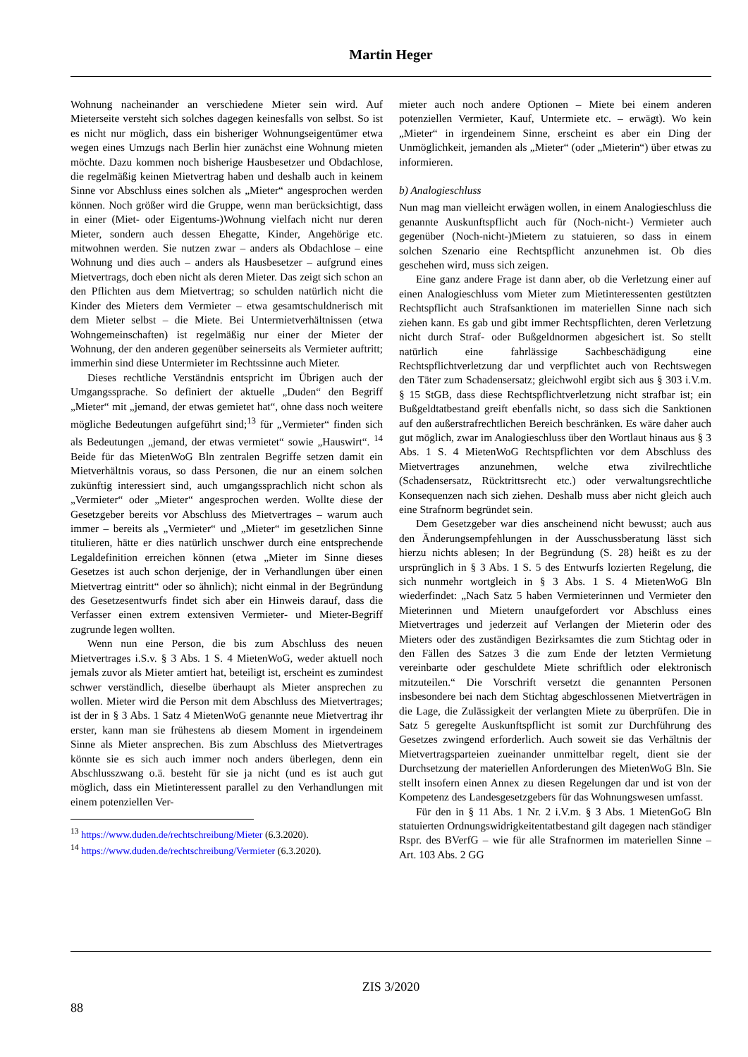Martin Heger
Wohnung nacheinander an verschiedene Mieter sein wird. Auf Mieterseite versteht sich solches dagegen keinesfalls von selbst. So ist es nicht nur möglich, dass ein bisheriger Wohnungseigentümer etwa wegen eines Umzugs nach Berlin hier zunächst eine Wohnung mieten möchte. Dazu kommen noch bisherige Hausbesetzer und Obdachlose, die regelmäßig keinen Mietvertrag haben und deshalb auch in keinem Sinne vor Abschluss eines solchen als „Mieter“ angesprochen werden können. Noch größer wird die Gruppe, wenn man berücksichtigt, dass in einer (Miet- oder Eigentums-)Wohnung vielfach nicht nur deren Mieter, sondern auch dessen Ehegatte, Kinder, Angehörige etc. mitwohnen werden. Sie nutzen zwar – anders als Obdachlose – eine Wohnung und dies auch – anders als Hausbesetzer – aufgrund eines Mietvertrags, doch eben nicht als deren Mieter. Das zeigt sich schon an den Pflichten aus dem Mietvertrag; so schulden natürlich nicht die Kinder des Mieters dem Vermieter – etwa gesamtschuldnerisch mit dem Mieter selbst – die Miete. Bei Untermietverhältnissen (etwa Wohngemeinschaften) ist regelmäßig nur einer der Mieter der Wohnung, der den anderen gegenüber seinerseits als Vermieter auftritt; immerhin sind diese Untermieter im Rechtssinne auch Mieter.
Dieses rechtliche Verständnis entspricht im Übrigen auch der Umgangssprache. So definiert der aktuelle „Duden“ den Begriff „Mieter“ mit „jemand, der etwas gemietet hat“, ohne dass noch weitere mögliche Bedeutungen aufgeführt sind;<sup>13</sup> für „Vermieter“ finden sich als Bedeutungen „jemand, der etwas vermietet“ sowie „Hauswirt“. <sup>14</sup> Beide für das MietenWoG Bln zentralen Begriffe setzen damit ein Mietverhältnis voraus, so dass Personen, die nur an einem solchen zukünftig interessiert sind, auch umgangssprachlich nicht schon als „Vermieter“ oder „Mieter“ angesprochen werden. Wollte diese der Gesetzgeber bereits vor Abschluss des Mietvertrages – warum auch immer – bereits als „Vermieter“ und „Mieter“ im gesetzlichen Sinne titulieren, hätte er dies natürlich unschwer durch eine entsprechende Legaldefinition erreichen können (etwa „Mieter im Sinne dieses Gesetzes ist auch schon derjenige, der in Verhandlungen über einen Mietvertrag eintritt“ oder so ähnlich); nicht einmal in der Begründung des Gesetzesentwurfs findet sich aber ein Hinweis darauf, dass die Verfasser einen extrem extensiven Vermieter- und Mieter-Begriff zugrunde legen wollten.
Wenn nun eine Person, die bis zum Abschluss des neuen Mietvertrages i.S.v. § 3 Abs. 1 S. 4 MietenWoG, weder aktuell noch jemals zuvor als Mieter amtiert hat, beteiligt ist, erscheint es zumindest schwer verständlich, dieselbe überhaupt als Mieter ansprechen zu wollen. Mieter wird die Person mit dem Abschluss des Mietvertrages; ist der in § 3 Abs. 1 Satz 4 MietenWoG genannte neue Mietvertrag ihr erster, kann man sie frühestens ab diesem Moment in irgendeinem Sinne als Mieter ansprechen. Bis zum Abschluss des Mietvertrages könnte sie es sich auch immer noch anders überlegen, denn ein Abschlusszwang o.ä. besteht für sie ja nicht (und es ist auch gut möglich, dass ein Mietinteressent parallel zu den Verhandlungen mit einem potenziellen Ver-
<sup>13</sup> https://www.duden.de/rechtschreibung/Mieter (6.3.2020).
<sup>14</sup> https://www.duden.de/rechtschreibung/Vermieter (6.3.2020).
mieter auch noch andere Optionen – Miete bei einem anderen potenziellen Vermieter, Kauf, Untermiete etc. – erwägt). Wo kein „Mieter“ in irgendeinem Sinne, erscheint es aber ein Ding der Unmöglichkeit, jemanden als „Mieter“ (oder „Mieterin“) über etwas zu informieren.
b) Analogieschluss
Nun mag man vielleicht erwägen wollen, in einem Analogieschluss die genannte Auskunftspflicht auch für (Noch-nicht-) Vermieter auch gegenüber (Noch-nicht-)Mietern zu statuieren, so dass in einem solchen Szenario eine Rechtspflicht anzunehmen ist. Ob dies geschehen wird, muss sich zeigen.
Eine ganz andere Frage ist dann aber, ob die Verletzung einer auf einen Analogieschluss vom Mieter zum Mietinteressenten gestützten Rechtspflicht auch Strafsanktionen im materiellen Sinne nach sich ziehen kann. Es gab und gibt immer Rechtspflichten, deren Verletzung nicht durch Straf- oder Bußgeldnormen abgesichert ist. So stellt natürlich eine fahrlässige Sachbeschädigung eine Rechtspflichtverletzung dar und verpflichtet auch von Rechtswegen den Täter zum Schadensersatz; gleichwohl ergibt sich aus § 303 i.V.m. § 15 StGB, dass diese Rechtspflichtverletzung nicht strafbar ist; ein Bußgeldtatbestand greift ebenfalls nicht, so dass sich die Sanktionen auf den außerstrafrechtlichen Bereich beschränken. Es wäre daher auch gut möglich, zwar im Analogieschluss über den Wortlaut hinaus aus § 3 Abs. 1 S. 4 MietenWoG Rechtspflichten vor dem Abschluss des Mietvertrages anzunehmen, welche etwa zivilrechtliche (Schadensersatz, Rücktrittsrecht etc.) oder verwaltungsrechtliche Konsequenzen nach sich ziehen. Deshalb muss aber nicht gleich auch eine Strafnorm begründet sein.
Dem Gesetzgeber war dies anscheinend nicht bewusst; auch aus den Änderungsempfehlungen in der Ausschussberatung lässt sich hierzu nichts ablesen; In der Begründung (S. 28) heißt es zu der ursprünglich in § 3 Abs. 1 S. 5 des Entwurfs lozierten Regelung, die sich nunmehr wortgleich in § 3 Abs. 1 S. 4 MietenWoG Bln wiederfindet: „Nach Satz 5 haben Vermieterinnen und Vermieter den Mieterinnen und Mietern unaufgefordert vor Abschluss eines Mietvertrages und jederzeit auf Verlangen der Mieterin oder des Mieters oder des zuständigen Bezirksamtes die zum Stichtag oder in den Fällen des Satzes 3 die zum Ende der letzten Vermietung vereinbarte oder geschuldete Miete schriftlich oder elektronisch mitzuteilen.“ Die Vorschrift versetzt die genannten Personen insbesondere bei nach dem Stichtag abgeschlossenen Mietverträgen in die Lage, die Zulässigkeit der verlangten Miete zu überprüfen. Die in Satz 5 geregelte Auskunftspflicht ist somit zur Durchführung des Gesetzes zwingend erforderlich. Auch soweit sie das Verhältnis der Mietvertragsparteien zueinander unmittelbar regelt, dient sie der Durchsetzung der materiellen Anforderungen des MietenWoG Bln. Sie stellt insofern einen Annex zu diesen Regelungen dar und ist von der Kompetenz des Landesgesetzgebers für das Wohnungswesen umfasst.
Für den in § 11 Abs. 1 Nr. 2 i.V.m. § 3 Abs. 1 MietenGoG Bln statuierten Ordnungswidrigkeitentatbestand gilt dagegen nach ständiger Rspr. des BVerfG – wie für alle Strafnormen im materiellen Sinne – Art. 103 Abs. 2 GG
ZIS 3/2020
88